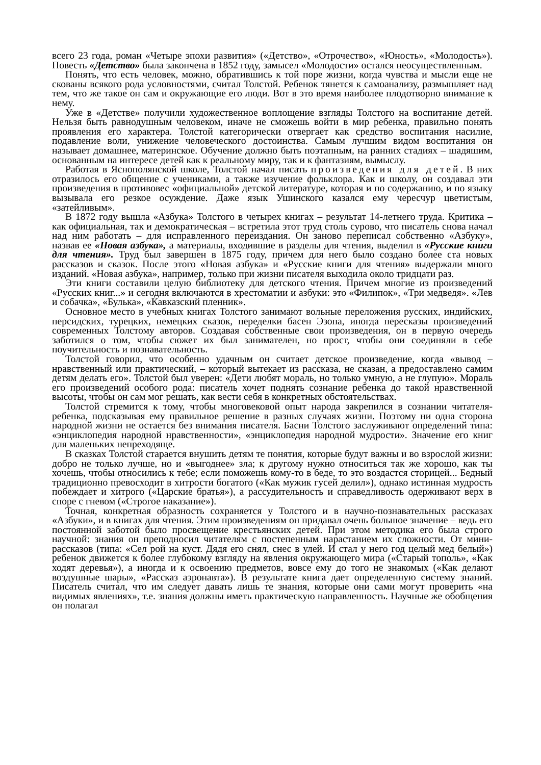всего 23 года, роман «Четыре эпохи развития» («Детство», «Отрочество», «Юность», «Молодость»). Повесть «Детство» была закончена в 1852 году, замысел «Молодости» остался неосуществленным.
Понять, что есть человек, можно, обратившись к той поре жизни, когда чувства и мысли еще не скованы всякого рода условностями, считал Толстой. Ребенок тянется к самоанализу, размышляет над тем, что же такое он сам и окружающие его люди. Вот в это время наиболее плодотворно внимание к нему.
Уже в «Детстве» получили художественное воплощение взгляды Толстого на воспитание детей. Нельзя быть равнодушным человеком, иначе не сможешь войти в мир ребенка, правильно понять проявления его характера. Толстой категорически отвергает как средство воспитания насилие, подавление воли, унижение человеческого достоинства. Самым лучшим видом воспитания он называет домашнее, материнское. Обучение должно быть поэтапным, на ранних стадиях – шадяшим, основанным на интересе детей как к реальному миру, так и к фантазиям, вымыслу.
Работая в Яснополянской школе, Толстой начал писать произведения для детей. В них отразилось его общение с учениками, а также изучение фольклора. Как и школу, он создавал эти произведения в противовес «официальной» детской литературе, которая и по содержанию, и по языку вызывала его резкое осуждение. Даже язык Ушинского казался ему чересчур цветистым, «затейливым».
В 1872 году вышла «Азбука» Толстого в четырех книгах – результат 14-летнего труда. Критика – как официальная, так и демократическая – встретила этот труд столь сурово, что писатель снова начал над ним работать – для исправленного переиздания. Он заново переписал собственно «Азбуку», назвав ее «Новая азбука», а материалы, входившие в разделы для чтения, выделил в «Русские книги для чтения». Труд был завершен в 1875 году, причем для него было создано более ста новых рассказов и сказок. После этого «Новая азбука» и «Русские книги для чтения» выдержали много изданий. «Новая азбука», например, только при жизни писателя выходила около тридцати раз.
Эти книги составили целую библиотеку для детского чтения. Причем многие из произведений «Русских книг...» и сегодня включаются в хрестоматии и азбуки: это «Филипок», «Три медведя». «Лев и собачка», «Булька», «Кавказский пленник».
Основное место в учебных книгах Толстого занимают вольные переложения русских, индийских, персидских, турецких, немецких сказок, переделки басен Эзопа, иногда пересказы произведений современных Толстому авторов. Создавая собственные свои произведения, он в первую очередь заботился о том, чтобы сюжет их был занимателен, но прост, чтобы они соединяли в себе поучительность и познавательность.
Толстой говорил, что особенно удачным он считает детское произведение, когда «вывод – нравственный или практический, – который вытекает из рассказа, не сказан, а предоставлено самим детям делать его». Толстой был уверен: «Дети любят мораль, но только умную, а не глупую». Мораль его произведений особого рода: писатель хочет поднять сознание ребенка до такой нравственной высоты, чтобы он сам мог решать, как вести себя в конкретных обстоятельствах.
Толстой стремится к тому, чтобы многовековой опыт народа закрепился в сознании читателя-ребенка, подсказывая ему правильное решение в разных случаях жизни. Поэтому ни одна сторона народной жизни не остается без внимания писателя. Басни Толстого заслуживают определений типа: «энциклопедия народной нравственности», «энциклопедия народной мудрости». Значение его книг для маленьких непреходяще.
В сказках Толстой старается внушить детям те понятия, которые будут важны и во взрослой жизни: добро не только лучше, но и «выгоднее» зла; к другому нужно относиться так же хорошо, как ты хочешь, чтобы относились к тебе; если поможешь кому-то в беде, то это воздастся сторицей... Бедный традиционно превосходит в хитрости богатого («Как мужик гусей делил»), однако истинная мудрость побеждает и хитрого («Царские братья»), а рассудительность и справедливость одерживают верх в споре с гневом («Строгое наказание»).
Точная, конкретная образность сохраняется у Толстого и в научно-познавательных рассказах «Азбуки», и в книгах для чтения. Этим произведениям он придавал очень большое значение – ведь его постоянной заботой было просвещение крестьянских детей. При этом методика его была строго научной: знания он преподносил читателям с постепенным нарастанием их сложности. От мини-рассказов (типа: «Сел рой на куст. Дядя его снял, снес в улей. И стал у него год целый мед белый») ребенок движется к более глубокому взгляду на явления окружающего мира («Старый тополь», «Как ходят деревья»), а иногда и к освоению предметов, вовсе ему до того не знакомых («Как делают воздушные шары», «Рассказ аэронавта»). В результате книга дает определенную систему знаний. Писатель считал, что им следует давать лишь те знания, которые они сами могут проверить «на видимых явлениях», т.е. знания должны иметь практическую направленность. Научные же обобщения он полагал